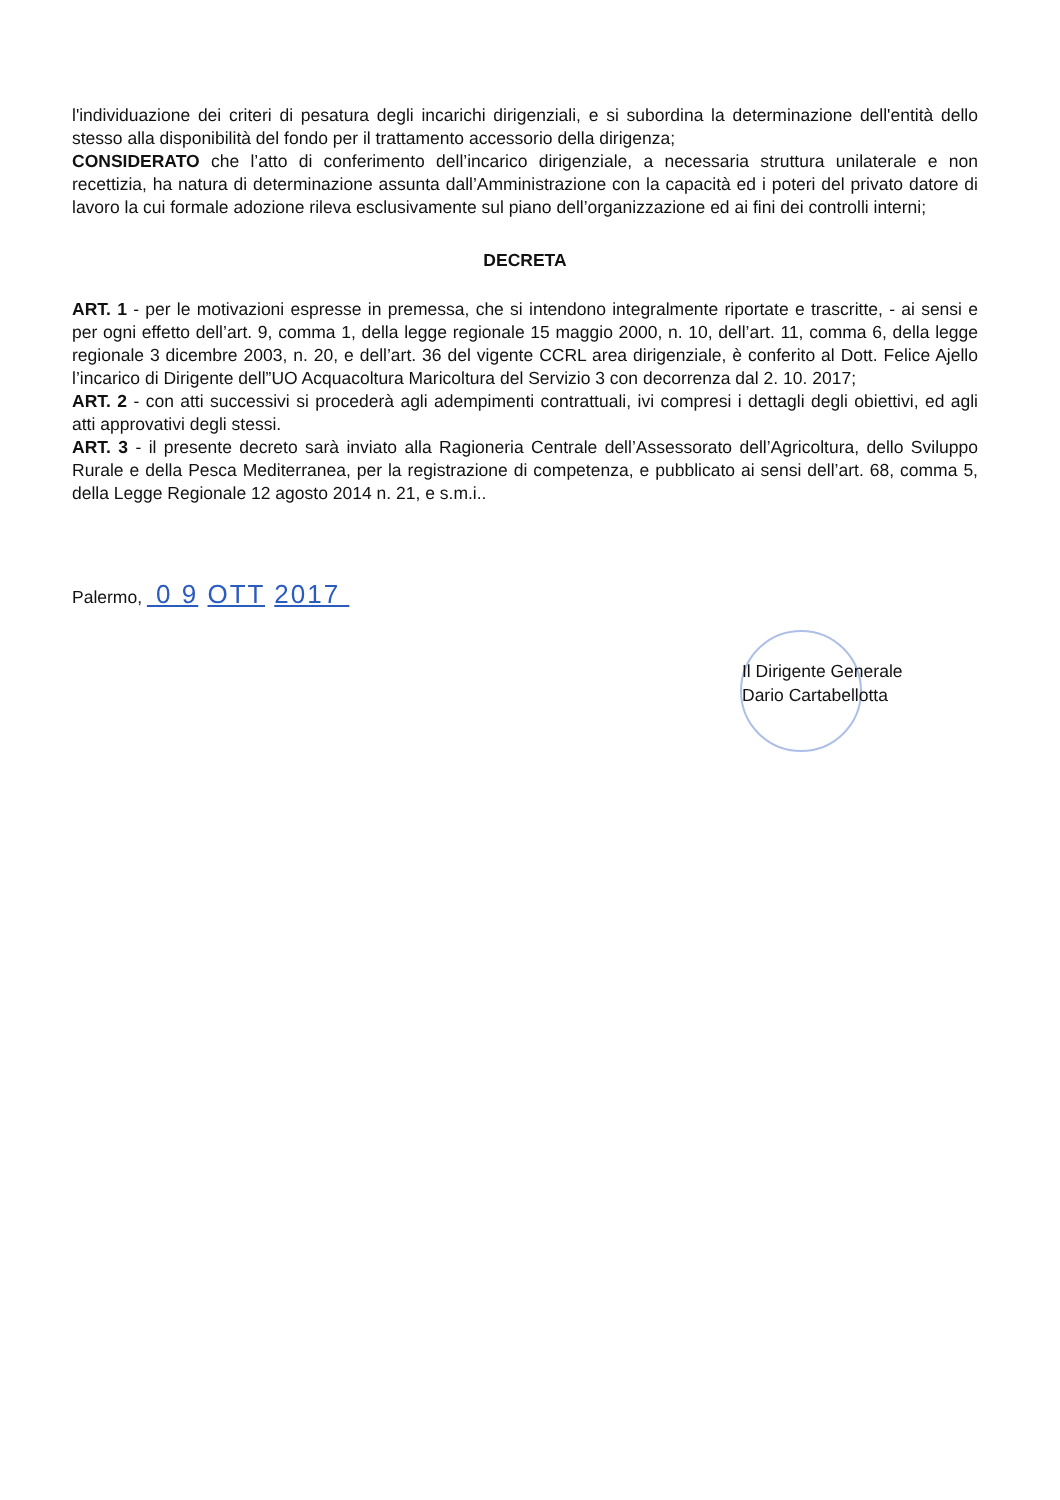l'individuazione dei criteri di pesatura degli incarichi dirigenziali, e si subordina la determinazione dell'entità dello stesso alla disponibilità del fondo per il trattamento accessorio della dirigenza;
CONSIDERATO che l’atto di conferimento dell’incarico dirigenziale, a necessaria struttura unilaterale e non recettizia, ha natura di determinazione assunta dall’Amministrazione con la capacità ed i poteri del privato datore di lavoro la cui formale adozione rileva esclusivamente sul piano dell’organizzazione ed ai fini dei controlli interni;
DECRETA
ART. 1 - per le motivazioni espresse in premessa, che si intendono integralmente riportate e trascritte, - ai sensi e per ogni effetto dell’art. 9, comma 1, della legge regionale 15 maggio 2000, n. 10, dell’art. 11, comma 6, della legge regionale 3 dicembre 2003, n. 20, e dell’art. 36 del vigente CCRL area dirigenziale, è conferito al Dott. Felice Ajello l’incarico di Dirigente dell”UO Acquacoltura Maricoltura del Servizio 3 con decorrenza dal 2. 10. 2017;
ART. 2 - con atti successivi si procederà agli adempimenti contrattuali, ivi compresi i dettagli degli obiettivi, ed agli atti approvativi degli stessi.
ART. 3 - il presente decreto sarà inviato alla Ragioneria Centrale dell’Assessorato dell’Agricoltura, dello Sviluppo Rurale e della Pesca Mediterranea, per la registrazione di competenza, e pubblicato ai sensi dell’art. 68, comma 5, della Legge Regionale 12 agosto 2014 n. 21, e s.m.i..
Palermo, 0 9 OTT 2017
Il Dirigente Generale
Dario Cartabellotta